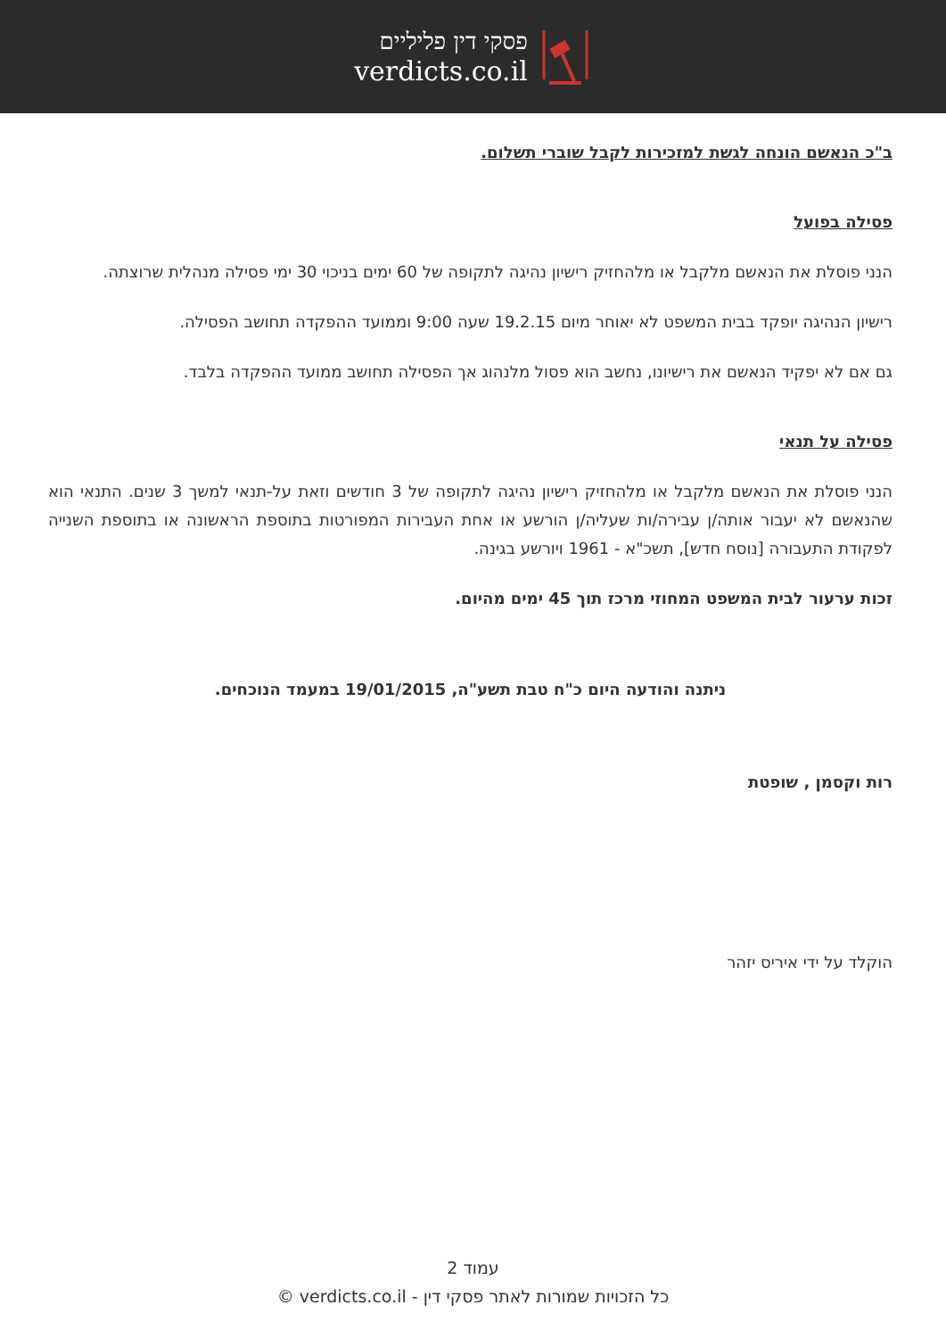פסקי דין פליליים
verdicts.co.il
ב"כ הנאשם הונחה לגשת למזכירות לקבל שוברי תשלום.
פסילה בפועל
הנני פוסלת את הנאשם מלקבל או מלהחזיק רישיון נהיגה לתקופה של 60 ימים בניכוי 30 ימי פסילה מנהלית שרוצתה.
רישיון הנהיגה יופקד בבית המשפט לא יאוחר מיום 19.2.15 שעה 9:00 וממועד ההפקדה תחושב הפסילה.
גם אם לא יפקיד הנאשם את רישיונו, נחשב הוא פסול מלנהוג אך הפסילה תחושב ממועד ההפקדה בלבד.
פסילה על תנאי
הנני פוסלת את הנאשם מלקבל או מלהחזיק רישיון נהיגה לתקופה של 3 חודשים וזאת על-תנאי למשך 3 שנים. התנאי הוא שהנאשם לא יעבור אותה/ן עבירה/ות שעליה/ן הורשע או אחת העבירות המפורטות בתוספת הראשונה או בתוספת השנייה לפקודת התעבורה [נוסח חדש], תשכ"א - 1961 ויורשע בגינה.
זכות ערעור לבית המשפט המחוזי מרכז תוך 45 ימים מהיום.
ניתנה והודעה היום כ"ח טבת תשע"ה, 19/01/2015 במעמד הנוכחים.
רות וקסמן , שופטת
הוקלד על ידי איריס יזהר
עמוד 2
כל הזכויות שמורות לאתר פסקי דין - verdicts.co.il ©